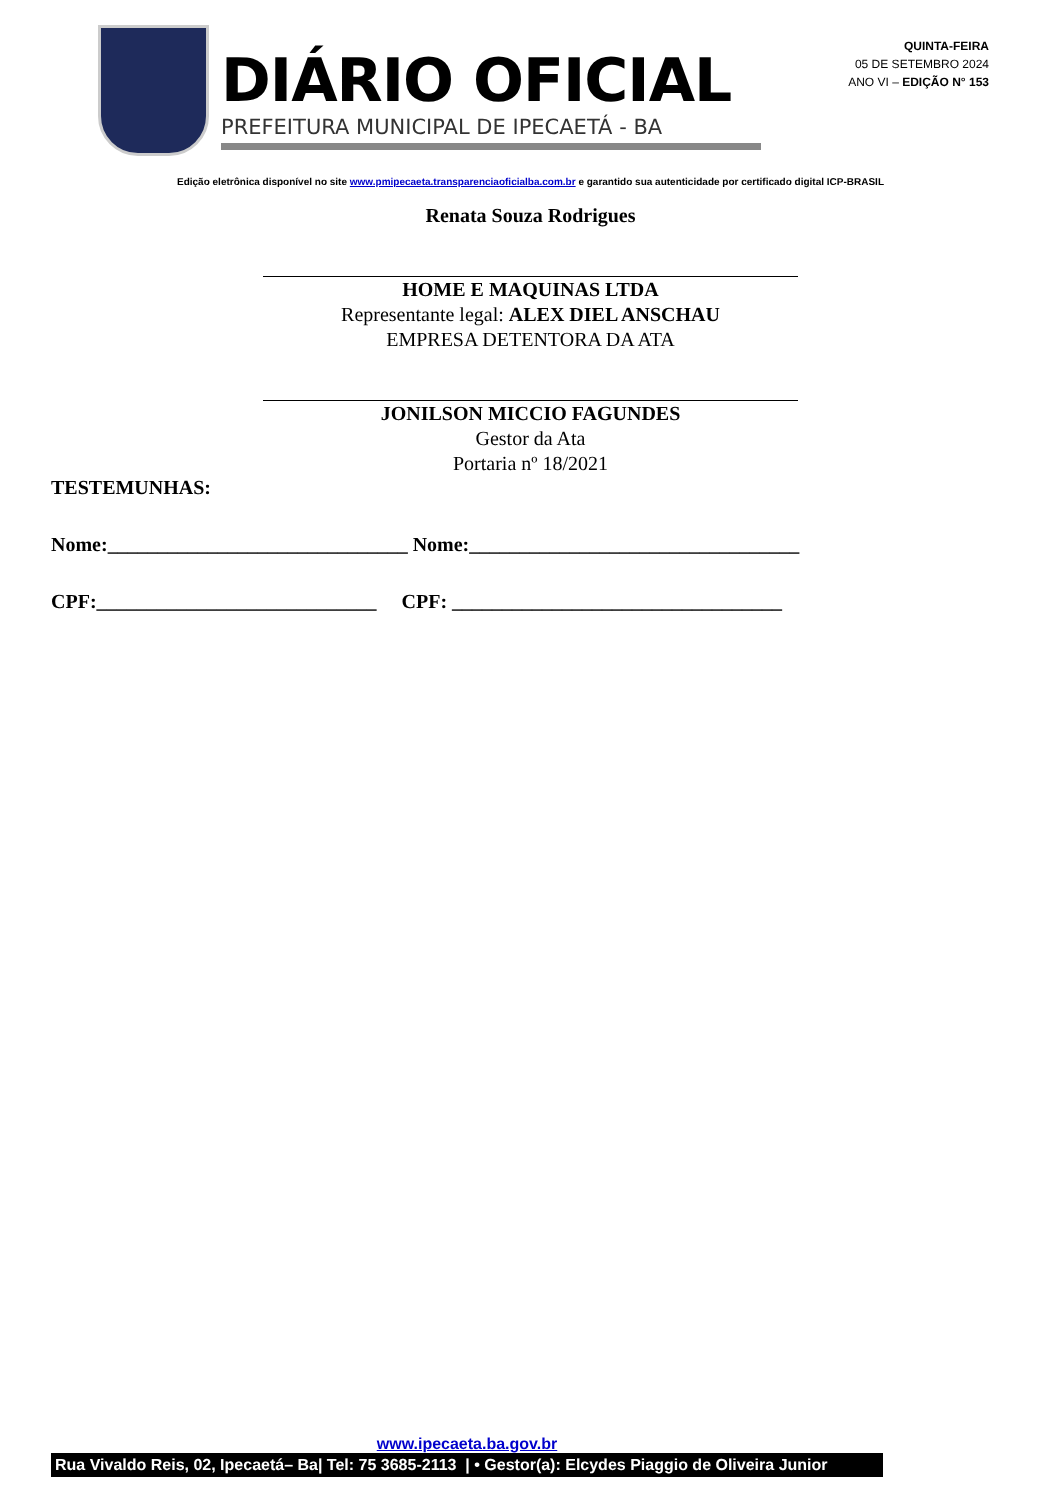DIÁRIO OFICIAL
PREFEITURA MUNICIPAL DE IPECAETÁ - BA
QUINTA-FEIRA
05 DE SETEMBRO 2024
ANO VI – EDIÇÃO N° 153
Edição eletrônica disponível no site www.pmipecaeta.transparenciaoficialba.com.br e garantido sua autenticidade por certificado digital ICP-BRASIL
Renata Souza Rodrigues
HOME E MAQUINAS LTDA
Representante legal: ALEX DIEL ANSCHAU
EMPRESA DETENTORA DA ATA
JONILSON MICCIO FAGUNDES
Gestor da Ata
Portaria nº 18/2021
TESTEMUNHAS:
Nome:______________________________ Nome:_________________________________
CPF:____________________________ CPF: _________________________________
www.ipecaeta.ba.gov.br
Rua Vivaldo Reis, 02, Ipecaetá– Ba| Tel: 75 3685-2113 | • Gestor(a): Elcydes Piaggio de Oliveira Junior